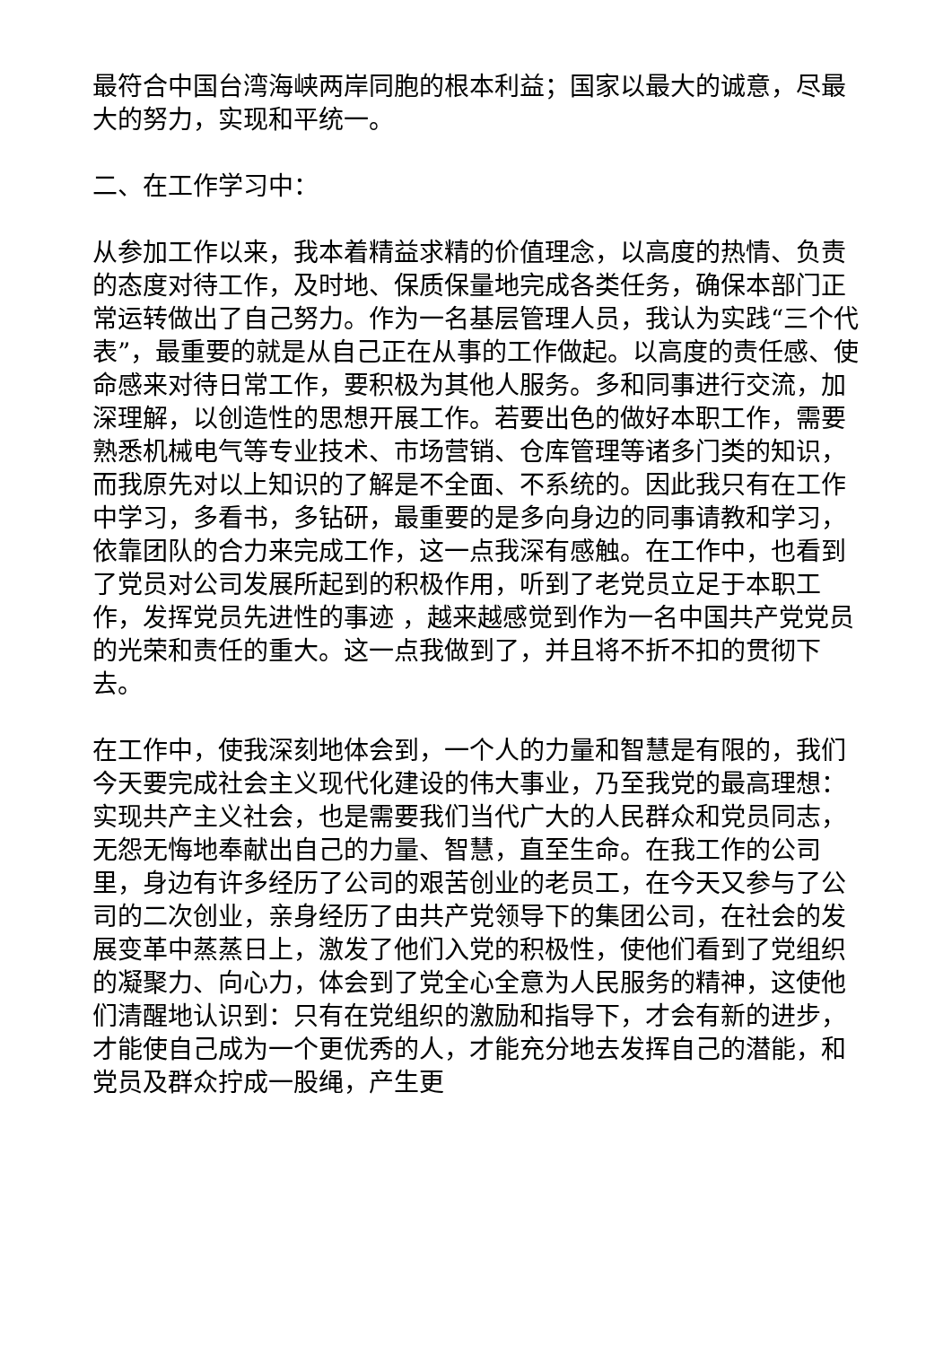最符合中国台湾海峡两岸同胞的根本利益；国家以最大的诚意，尽最大的努力，实现和平统一。
二、在工作学习中：
从参加工作以来，我本着精益求精的价值理念，以高度的热情、负责的态度对待工作，及时地、保质保量地完成各类任务，确保本部门正常运转做出了自己努力。作为一名基层管理人员，我认为实践“三个代表”，最重要的就是从自己正在从事的工作做起。以高度的责任感、使命感来对待日常工作，要积极为其他人服务。多和同事进行交流，加深理解，以创造性的思想开展工作。若要出色的做好本职工作，需要熟悉机械电气等专业技术、市场营销、仓库管理等诸多门类的知识，而我原先对以上知识的了解是不全面、不系统的。因此我只有在工作中学习，多看书，多钻研，最重要的是多向身边的同事请教和学习，依靠团队的合力来完成工作，这一点我深有感触。在工作中，也看到了党员对公司发展所起到的积极作用，听到了老党员立足于本职工作，发挥党员先进性的事迹 ，越来越感觉到作为一名中国共产党党员的光荣和责任的重大。这一点我做到了，并且将不折不扣的贯彻下去。
在工作中，使我深刻地体会到，一个人的力量和智慧是有限的，我们今天要完成社会主义现代化建设的伟大事业，乃至我党的最高理想：实现共产主义社会，也是需要我们当代广大的人民群众和党员同志，无怨无悔地奉献出自己的力量、智慧，直至生命。在我工作的公司里，身边有许多经历了公司的艰苦创业的老员工，在今天又参与了公司的二次创业，亲身经历了由共产党领导下的集团公司，在社会的发展变革中蒸蒸日上，激发了他们入党的积极性，使他们看到了党组织的凝聚力、向心力，体会到了党全心全意为人民服务的精神，这使他们清醒地认识到：只有在党组织的激励和指导下，才会有新的进步，才能使自己成为一个更优秀的人，才能充分地去发挥自己的潜能，和党员及群众拧成一股绳，产生更